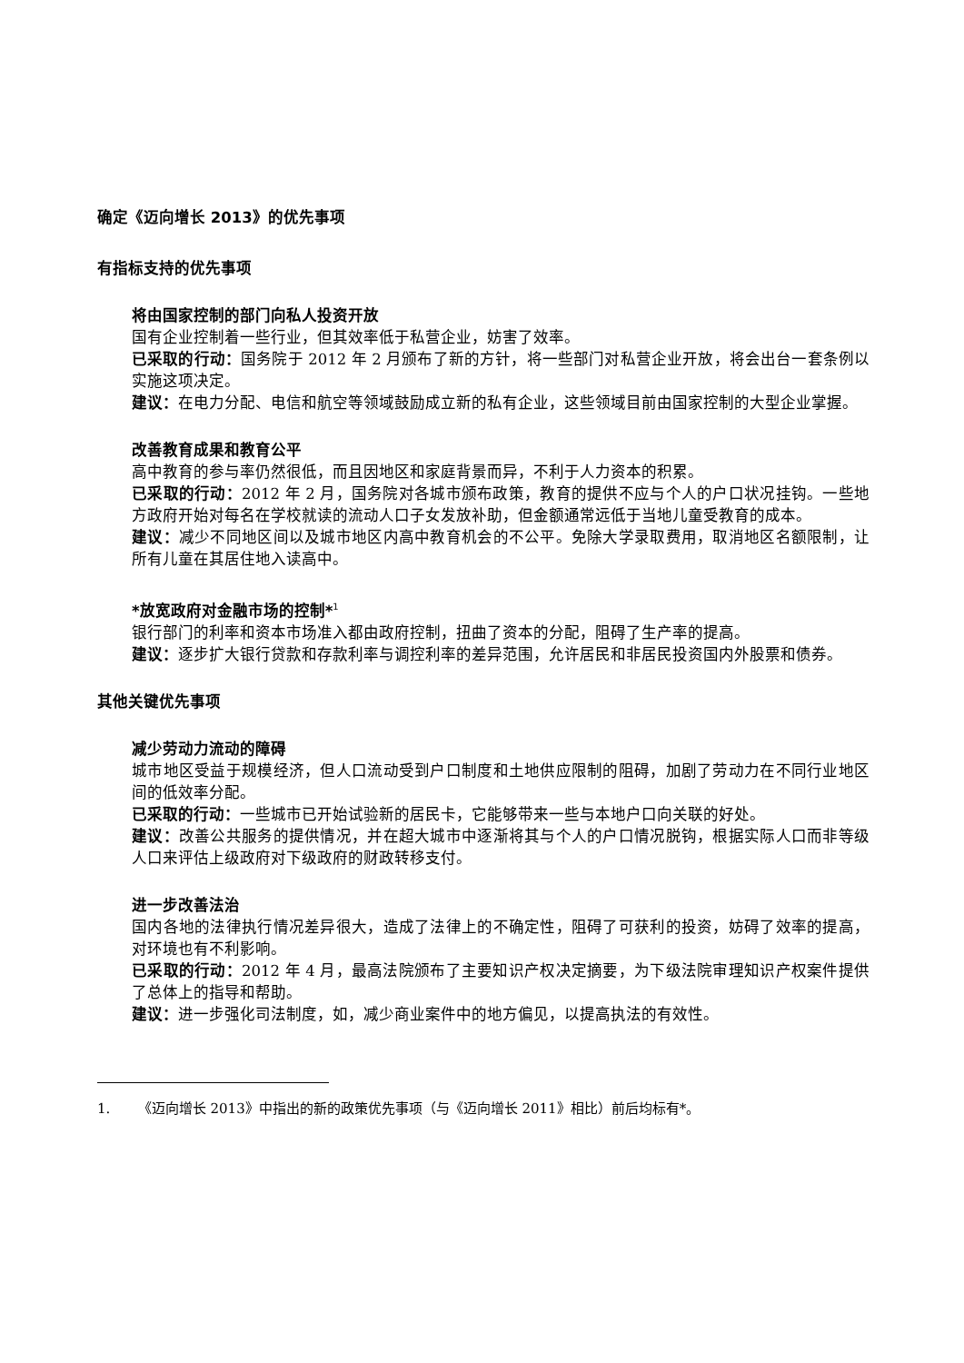确定《迈向增长 2013》的优先事项
有指标支持的优先事项
将由国家控制的部门向私人投资开放
国有企业控制着一些行业，但其效率低于私营企业，妨害了效率。
已采取的行动：国务院于 2012 年 2 月颁布了新的方针，将一些部门对私营企业开放，将会出台一套条例以实施这项决定。
建议：在电力分配、电信和航空等领域鼓励成立新的私有企业，这些领域目前由国家控制的大型企业掌握。
改善教育成果和教育公平
高中教育的参与率仍然很低，而且因地区和家庭背景而异，不利于人力资本的积累。
已采取的行动：2012 年 2 月，国务院对各城市颁布政策，教育的提供不应与个人的户口状况挂钩。一些地方政府开始对每名在学校就读的流动人口子女发放补助，但金额通常远低于当地儿童受教育的成本。
建议：减少不同地区间以及城市地区内高中教育机会的不公平。免除大学录取费用，取消地区名额限制，让所有儿童在其居住地入读高中。
*放宽政府对金融市场的控制*<sup>1</sup>
银行部门的利率和资本市场准入都由政府控制，扭曲了资本的分配，阻碍了生产率的提高。
建议：逐步扩大银行贷款和存款利率与调控利率的差异范围，允许居民和非居民投资国内外股票和债券。
其他关键优先事项
减少劳动力流动的障碍
城市地区受益于规模经济，但人口流动受到户口制度和土地供应限制的阻碍，加剧了劳动力在不同行业地区间的低效率分配。
已采取的行动：一些城市已开始试验新的居民卡，它能够带来一些与本地户口向关联的好处。
建议：改善公共服务的提供情况，并在超大城市中逐渐将其与个人的户口情况脱钩，根据实际人口而非等级人口来评估上级政府对下级政府的财政转移支付。
进一步改善法治
国内各地的法律执行情况差异很大，造成了法律上的不确定性，阻碍了可获利的投资，妨碍了效率的提高，对环境也有不利影响。
已采取的行动：2012 年 4 月，最高法院颁布了主要知识产权决定摘要，为下级法院审理知识产权案件提供了总体上的指导和帮助。
建议：进一步强化司法制度，如，减少商业案件中的地方偏见，以提高执法的有效性。
1. 《迈向增长 2013》中指出的新的政策优先事项（与《迈向增长 2011》相比）前后均标有*。